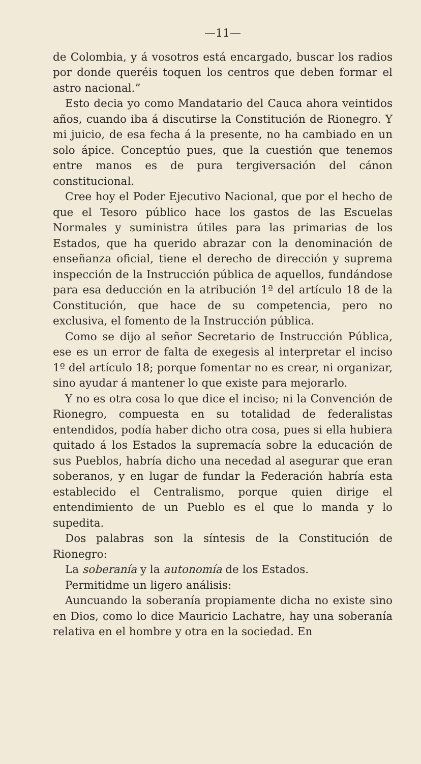—11—
de Colombia, y á vosotros está encargado, buscar los radios por donde queréis toquen los centros que deben formar el astro nacional.”
Esto decia yo como Mandatario del Cauca ahora veintidos años, cuando iba á discutirse la Constitución de Rionegro. Y mi juicio, de esa fecha á la presente, no ha cambiado en un solo ápice. Concep­túo pues, que la cuestión que tenemos entre manos es de pura tergiversación del cánon constitucional.
Cree hoy el Poder Ejecutivo Nacional, que por el hecho de que el Tesoro público hace los gastos de las Escuelas Normales y suministra útiles para las primarias de los Estados, que ha querido abrazar con la denominación de enseñanza oficial, tiene el derecho de dirección y suprema inspección de la Instrucción pública de aquellos, fundándose para esa deducción en la atribución 1ª del artículo 18 de la Constitución, que hace de su competencia, pero no exclusiva, el fomento de la Instrucción pública.
Como se dijo al señor Secretario de Instrucción Pública, ese es un error de falta de exegesis al interpretar el inciso 1º del artículo 18; porque fomentar no es crear, ni organizar, sino ayudar á mantener lo que existe para mejorarlo.
Y no es otra cosa lo que dice el inciso; ni la Convención de Rionegro, compuesta en su totalidad de federalistas entendidos, podía haber dicho otra cosa, pues si ella hubiera quitado á los Estados la supremacía sobre la educación de sus Pueblos, habría dicho una necedad al asegurar que eran soberanos, y en lugar de fundar la Federación habría esta establecido el Centralismo, porque quien dirige el entendimiento de un Pueblo es el que lo manda y lo supedita.
Dos palabras son la síntesis de la Constitución de Rionegro:
La soberanía y la autonomía de los Estados.
Permitidme un ligero análisis:
Auncuando la soberanía propiamente dicha no existe sino en Dios, como lo dice Mauricio Lachatre, hay una soberanía relativa en el hombre y otra en la sociedad. En